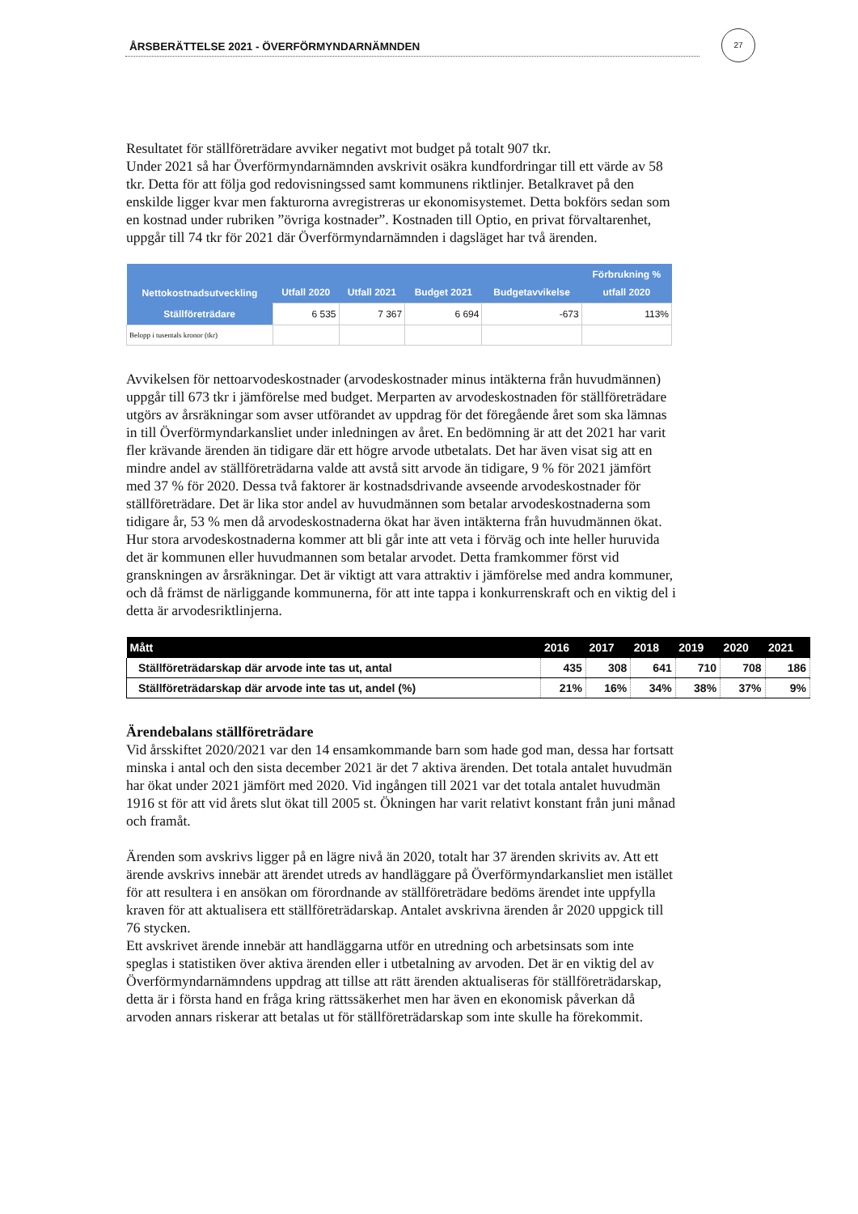ÅRSBERÄTTELSE 2021 - ÖVERFÖRMYNDARNÄMNDEN
27
Resultatet för ställföreträdare avviker negativt mot budget på totalt 907 tkr.
Under 2021 så har Överförmyndarnämnden avskrivit osäkra kundfordringar till ett värde av 58 tkr. Detta för att följa god redovisningssed samt kommunens riktlinjer. Betalkravet på den enskilde ligger kvar men fakturorna avregistreras ur ekonomisystemet. Detta bokförs sedan som en kostnad under rubriken ”övriga kostnader”. Kostnaden till Optio, en privat förvaltarenhet, uppgår till 74 tkr för 2021 där Överförmyndarnämnden i dagsläget har två ärenden.
| Nettokostnadsutveckling | Utfall 2020 | Utfall 2021 | Budget 2021 | Budgetavvikelse | Förbrukning % utfall 2020 |
| --- | --- | --- | --- | --- | --- |
| Ställföreträdare | 6 535 | 7 367 | 6 694 | -673 | 113% |
| Belopp i tusentals kronor (tkr) | | | | | |
Avvikelsen för nettoarvodeskostnader (arvodeskostnader minus intäkterna från huvudmännen) uppgår till 673 tkr i jämförelse med budget. Merparten av arvodeskostnaden för ställföreträdare utgörs av årsräkningar som avser utförandet av uppdrag för det föregående året som ska lämnas in till Överförmyndarkansliet under inledningen av året. En bedömning är att det 2021 har varit fler krävande ärenden än tidigare där ett högre arvode utbetalats. Det har även visat sig att en mindre andel av ställföreträdarna valde att avstå sitt arvode än tidigare, 9 % för 2021 jämfört med 37 % för 2020. Dessa två faktorer är kostnadsdrivande avseende arvodeskostnader för ställföreträdare. Det är lika stor andel av huvudmännen som betalar arvodeskostnaderna som tidigare år, 53 % men då arvodeskostnaderna ökat har även intäkterna från huvudmännen ökat. Hur stora arvodeskostnaderna kommer att bli går inte att veta i förväg och inte heller huruvida det är kommunen eller huvudmannen som betalar arvodet. Detta framkommer först vid granskningen av årsräkningar. Det är viktigt att vara attraktiv i jämförelse med andra kommuner, och då främst de närliggande kommunerna, för att inte tappa i konkurrenskraft och en viktig del i detta är arvodesriktlinjerna.
| Mått | 2016 | 2017 | 2018 | 2019 | 2020 | 2021 |
| --- | --- | --- | --- | --- | --- | --- |
| Ställföreträdarskap där arvode inte tas ut, antal | 435 | 308 | 641 | 710 | 708 | 186 |
| Ställföreträdarskap där arvode inte tas ut, andel (%) | 21% | 16% | 34% | 38% | 37% | 9% |
Ärendebalans ställföreträdare
Vid årsskiftet 2020/2021 var den 14 ensamkommande barn som hade god man, dessa har fortsatt minska i antal och den sista december 2021 är det 7 aktiva ärenden. Det totala antalet huvudmän har ökat under 2021 jämfört med 2020. Vid ingången till 2021 var det totala antalet huvudmän 1916 st för att vid årets slut ökat till 2005 st. Ökningen har varit relativt konstant från juni månad och framåt.
Ärenden som avskrivs ligger på en lägre nivå än 2020, totalt har 37 ärenden skrivits av. Att ett ärende avskrivs innebär att ärendet utreds av handläggare på Överförmyndarkansliet men istället för att resultera i en ansökan om förordnande av ställföreträdare bedöms ärendet inte uppfylla kraven för att aktualisera ett ställföreträdarskap. Antalet avskrivna ärenden år 2020 uppgick till 76 stycken.
Ett avskrivet ärende innebär att handläggarna utför en utredning och arbetsinsats som inte speglas i statistiken över aktiva ärenden eller i utbetalning av arvoden. Det är en viktig del av Överförmyndarnämndens uppdrag att tillse att rätt ärenden aktualiseras för ställföreträdarskap, detta är i första hand en fråga kring rättssäkerhet men har även en ekonomisk påverkan då arvoden annars riskerar att betalas ut för ställföreträdarskap som inte skulle ha förekommit.